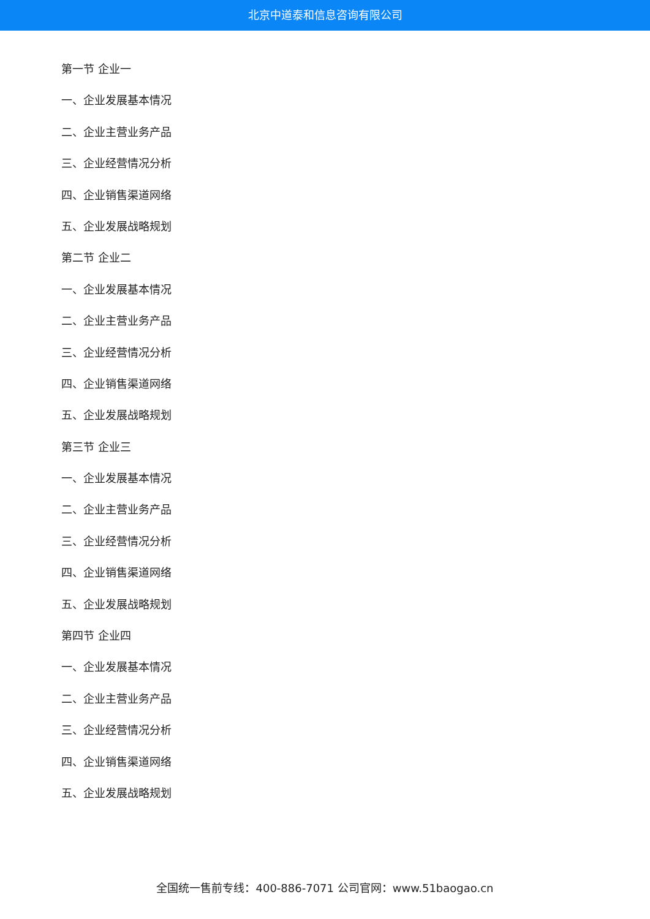北京中道泰和信息咨询有限公司
第一节 企业一
一、企业发展基本情况
二、企业主营业务产品
三、企业经营情况分析
四、企业销售渠道网络
五、企业发展战略规划
第二节 企业二
一、企业发展基本情况
二、企业主营业务产品
三、企业经营情况分析
四、企业销售渠道网络
五、企业发展战略规划
第三节 企业三
一、企业发展基本情况
二、企业主营业务产品
三、企业经营情况分析
四、企业销售渠道网络
五、企业发展战略规划
第四节 企业四
一、企业发展基本情况
二、企业主营业务产品
三、企业经营情况分析
四、企业销售渠道网络
五、企业发展战略规划
全国统一售前专线：400-886-7071 公司官网：www.51baogao.cn